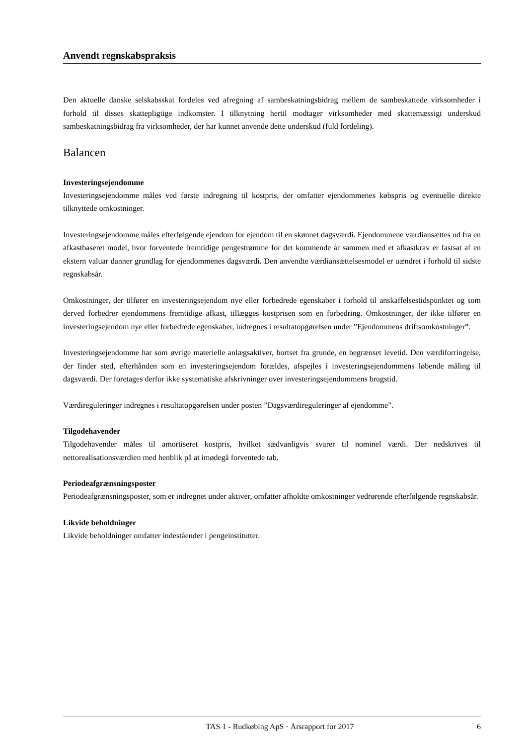Anvendt regnskabspraksis
Den aktuelle danske selskabsskat fordeles ved afregning af sambeskatningsbidrag mellem de sambeskattede virksomheder i forhold til disses skattepligtige indkomster. I tilknytning hertil modtager virksomheder med skattemæssigt underskud sambeskatningsbidrag fra virksomheder, der har kunnet anvende dette underskud (fuld fordeling).
Balancen
Investeringsejendomme
Investeringsejendomme måles ved første indregning til kostpris, der omfatter ejendommenes købspris og eventuelle direkte tilknyttede omkostninger.
Investeringsejendomme måles efterfølgende ejendom for ejendom til en skønnet dagsværdi. Ejendommene værdiansættes ud fra en afkastbaseret model, hvor forventede fremtidige pengestrømme for det kommende år sammen med et afkastkrav er fastsat af en ekstern valuar danner grundlag for ejendommenes dagsværdi. Den anvendte værdiansættelsesmodel er uændret i forhold til sidste regnskabsår.
Omkostninger, der tilfører en investeringsejendom nye eller forbedrede egenskaber i forhold til anskaffelsestidspunktet og som derved forbedrer ejendommens fremtidige afkast, tillægges kostprisen som en forbedring. Omkostninger, der ikke tilfører en investeringsejendom nye eller forbedrede egenskaber, indregnes i resultatopgørelsen under ”Ejendommens driftsomkostninger”.
Investeringsejendomme har som øvrige materielle anlægsaktiver, bortset fra grunde, en begrænset levetid. Den værdiforringelse, der finder sted, efterhånden som en investeringsejendom forældes, afspejles i investeringsejendommens løbende måling til dagsværdi. Der foretages derfor ikke systematiske afskrivninger over investeringsejendommens brugstid.
Værdireguleringer indregnes i resultatopgørelsen under posten ”Dagsværdireguleringer af ejendomme”.
Tilgodehavender
Tilgodehavender måles til amortiseret kostpris, hvilket sædvanligvis svarer til nominel værdi. Der nedskrives til nettorealisationsværdien med henblik på at imødegå forventede tab.
Periodeafgrænsningsposter
Periodeafgrænsningsposter, som er indregnet under aktiver, omfatter afholdte omkostninger vedrørende efterfølgende regnskabsår.
Likvide beholdninger
Likvide beholdninger omfatter indeståender i pengeinstitutter.
TAS 1 - Rudkøbing ApS · Årsrapport for 2017 6